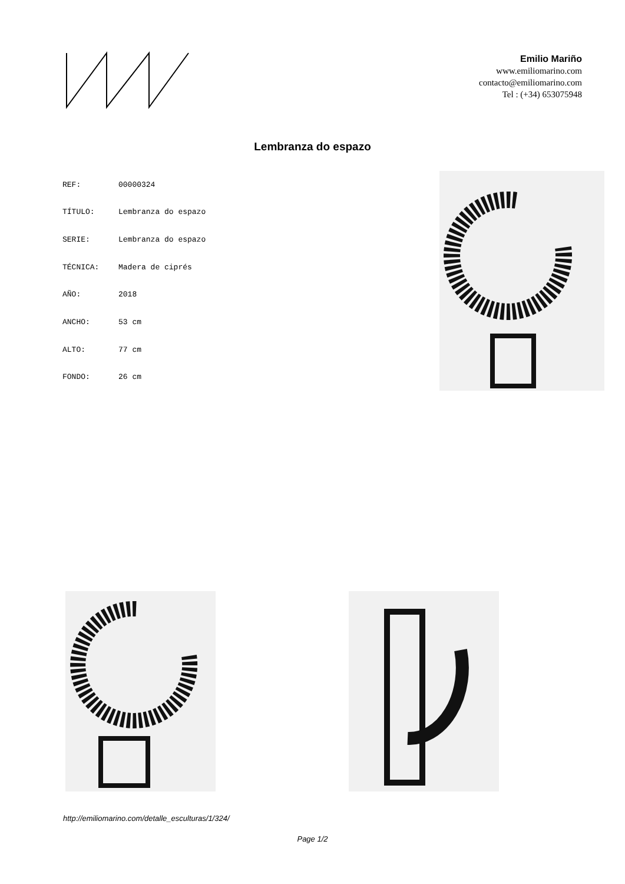Emilio Mariño
www.emiliomarino.com
contacto@emiliomarino.com
Tel : (+34) 653075948
Lembranza do espazo
| REF: | 00000324 |
| TÍTULO: | Lembranza do espazo |
| SERIE: | Lembranza do espazo |
| TÉCNICA: | Madera de ciprés |
| AÑO: | 2018 |
| ANCHO: | 53 cm |
| ALTO: | 77 cm |
| FONDO: | 26 cm |
http://emiliomarino.com/detalle_esculturas/1/324/
Page 1/2